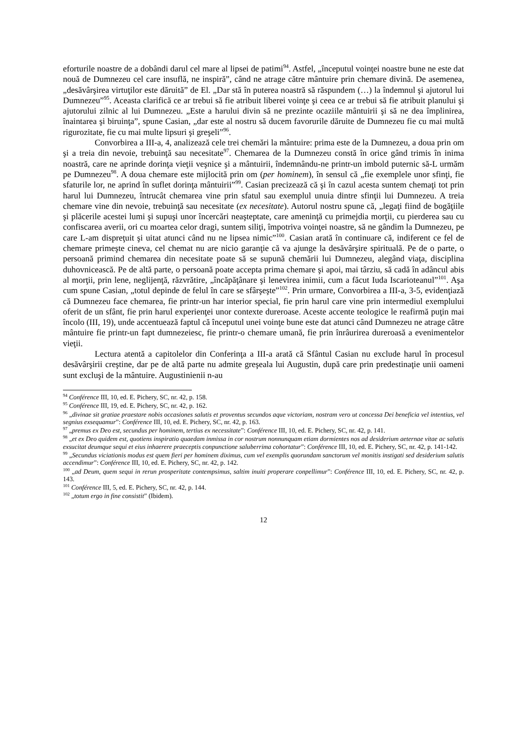eforturile noastre de a dobândi darul cel mare al lipsei de patimi<sup>94</sup>. Astfel, „începutul voinţei noastre bune ne este dat nouă de Dumnezeu cel care insuflă, ne inspiră”, când ne atrage către mântuire prin chemare divină. De asemenea, „desăvârşirea virtuţilor este dăruită” de El. „Dar stă în puterea noastră să răspundem (…) la îndemnul şi ajutorul lui Dumnezeu”<sup>95</sup>. Aceasta clarifică ce ar trebui să fie atribuit liberei voinţe şi ceea ce ar trebui să fie atribuit planului şi ajutorului zilnic al lui Dumnezeu. „Este a harului divin să ne prezinte ocaziile mântuirii şi să ne dea împlinirea, înaintarea şi biruinţa”, spune Casian, „dar este al nostru să ducem favorurile dăruite de Dumnezeu fie cu mai multă rigurozitate, fie cu mai multe lipsuri şi greşeli”<sup>96</sup>.
Convorbirea a III-a, 4, analizează cele trei chemări la mântuire: prima este de la Dumnezeu, a doua prin om şi a treia din nevoie, trebuinţă sau necesitate<sup>97</sup>. Chemarea de la Dumnezeu constă în orice gând trimis în inima noastră, care ne aprinde dorinţa vieţii veşnice şi a mântuirii, îndemnându-ne printr-un imbold puternic să-L urmăm pe Dumnezeu<sup>98</sup>. A doua chemare este mijlocită prin om (per hominem), în sensul că „fie exemplele unor sfinţi, fie sfaturile lor, ne aprind în suflet dorinţa mântuirii”<sup>99</sup>. Casian precizează că şi în cazul acesta suntem chemaţi tot prin harul lui Dumnezeu, întrucât chemarea vine prin sfatul sau exemplul unuia dintre sfinţii lui Dumnezeu. A treia chemare vine din nevoie, trebuinţă sau necesitate (ex necesitate). Autorul nostru spune că, „legaţi fiind de bogăţiile şi plăcerile acestei lumi şi supuşi unor încercări neaşteptate, care ameninţă cu primejdia morţii, cu pierderea sau cu confiscarea averii, ori cu moartea celor dragi, suntem siliţi, împotriva voinţei noastre, să ne gândim la Dumnezeu, pe care L-am dispreţuit şi uitat atunci când nu ne lipsea nimic”<sup>100</sup>. Casian arată în continuare că, indiferent ce fel de chemare primeşte cineva, cel chemat nu are nicio garanţie că va ajunge la desăvârşire spirituală. Pe de o parte, o persoană primind chemarea din necesitate poate să se supună chemării lui Dumnezeu, alegând viaţa, disciplina duhovnicească. Pe de altă parte, o persoană poate accepta prima chemare şi apoi, mai târziu, să cadă în adâncul abis al morţii, prin lene, neglijenţă, răzvrătire, „încăpăţânare şi lenevirea inimii, cum a făcut Iuda Iscarioteanul”<sup>101</sup>. Aşa cum spune Casian, „totul depinde de felul în care se sfârşeşte”<sup>102</sup>. Prin urmare, Convorbirea a III-a, 3-5, evidenţiază că Dumnezeu face chemarea, fie printr-un har interior special, fie prin harul care vine prin intermediul exemplului oferit de un sfânt, fie prin harul experienţei unor contexte dureroase. Aceste accente teologice le reafirmă puţin mai încolo (III, 19), unde accentuează faptul că începutul unei voinţe bune este dat atunci când Dumnezeu ne atrage către mântuire fie printr-un fapt dumnezeiesc, fie printr-o chemare umană, fie prin înrâurirea dureroasă a evenimentelor vieţii.
Lectura atentă a capitolelor din Conferinţa a III-a arată că Sfântul Casian nu exclude harul în procesul desăvârşirii creştine, dar pe de altă parte nu admite greşeala lui Augustin, după care prin predestinaţie unii oameni sunt excluşi de la mântuire. Augustinienii n-au
<sup>94</sup> Conférence III, 10, ed. E. Pichery, SC, nr. 42, p. 158.
<sup>95</sup> Conférence III, 19, ed. E. Pichery, SC, nr. 42, p. 162.
<sup>96</sup> „divinae sit gratiae praestare nobis occasiones salutis et proventus secundos aque victoriam, nostram vero ut concessa Dei beneficia vel intentius, vel segnius exsequamur”: Conférence III, 10, ed. E. Pichery, SC, nr. 42, p. 163.
<sup>97</sup> „premus ex Deo est, secundus per hominem, tertius ex necessitate”: Conférence III, 10, ed. E. Pichery, SC, nr. 42, p. 141.
<sup>98</sup> „et ex Deo quidem est, quotiens inspiratio quaedam inmissa in cor nostrum nonnunquam etiam dormientes nos ad desiderium aeternae vitae ac salutis exsucitat deumque sequi et eius inhaerere praeceptis conpunctione saluberrima cohortatur”: Conférence III, 10, ed. E. Pichery, SC, nr. 42, p. 141-142.
<sup>99</sup> „Secundus viciationis modus est quem fieri per hominem diximus, cum vel exemplis quorundam sanctorum vel monitis instigati sed desiderium salutis accendimur”: Conférence III, 10, ed. E. Pichery, SC, nr. 42, p. 142.
<sup>100</sup> „ad Deum, quem sequi in rerun prosperitate contempsimus, saltim inuiti properare conpellimur”: Conférence III, 10, ed. E. Pichery, SC, nr. 42, p. 143.
<sup>101</sup> Conférence III, 5, ed. E. Pichery, SC, nr. 42, p. 144.
<sup>102</sup> „totum ergo in fine consistit” (Ibidem).
12